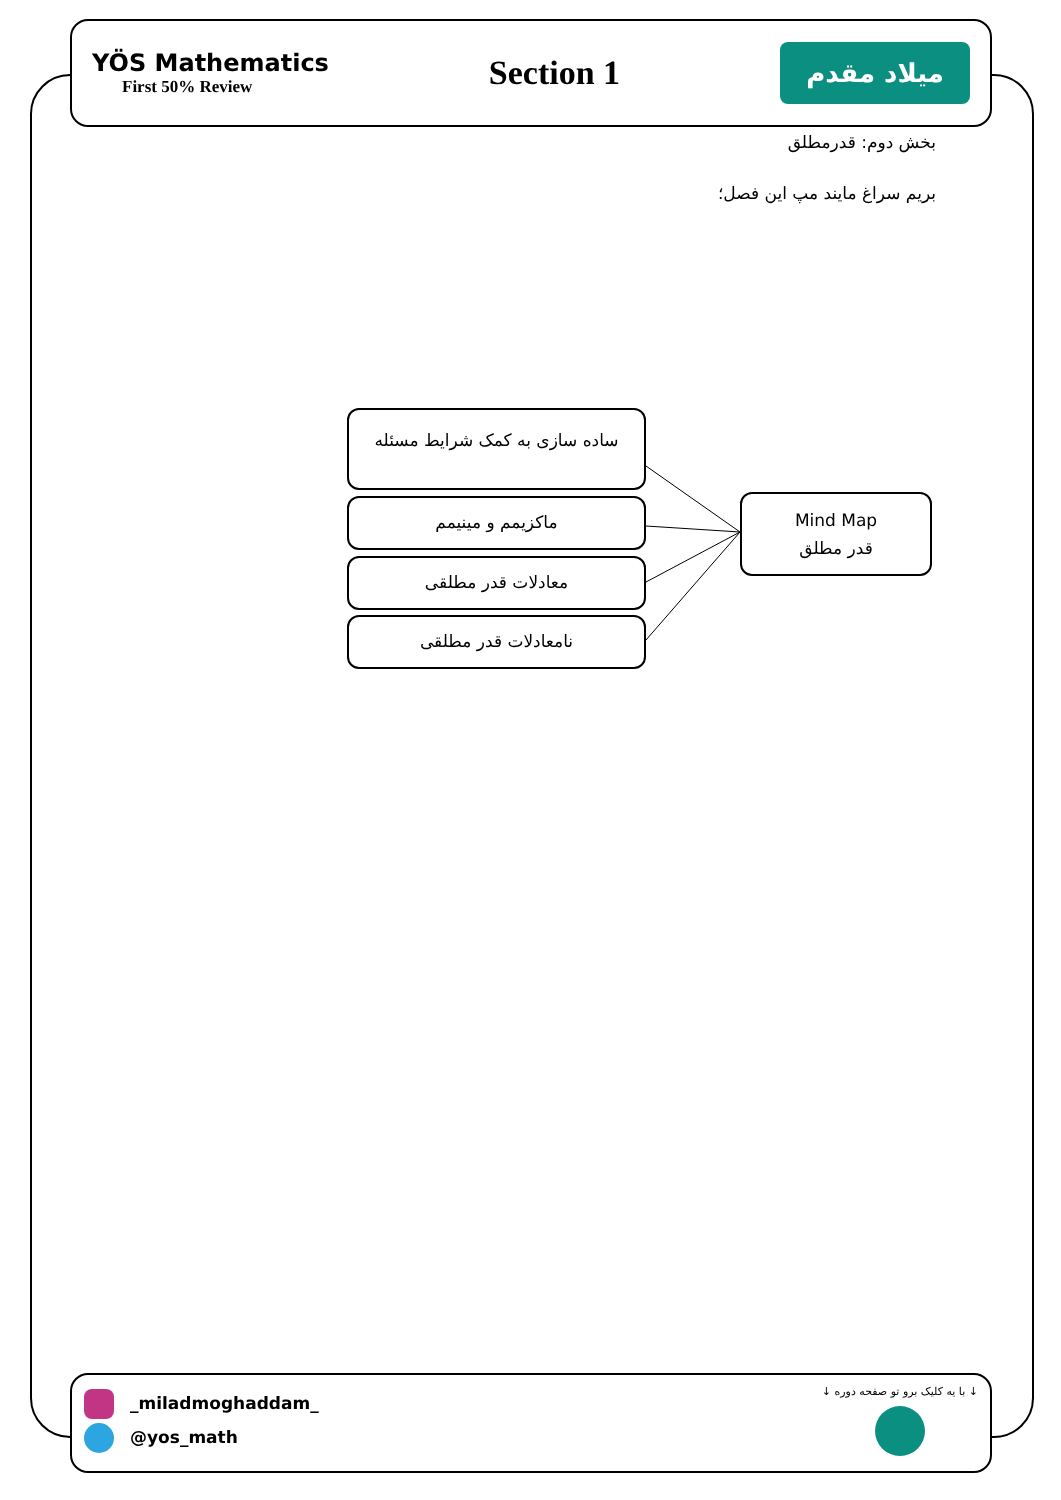YÖS Mathematics
First 50% Review
Section 1
میلاد مقدم
بخش دوم: قدرمطلق
بریم سراغ مایند مپ این فصل؛
ساده سازی به کمک شرایط مسئله
ماکزیمم و مینیمم
معادلات قدر مطلقی
نامعادلات قدر مطلقی
Mind Map
قدر مطلق
_miladmoghaddam_
@yos_math
↓ با یه کلیک برو تو صفحه دوره ↓